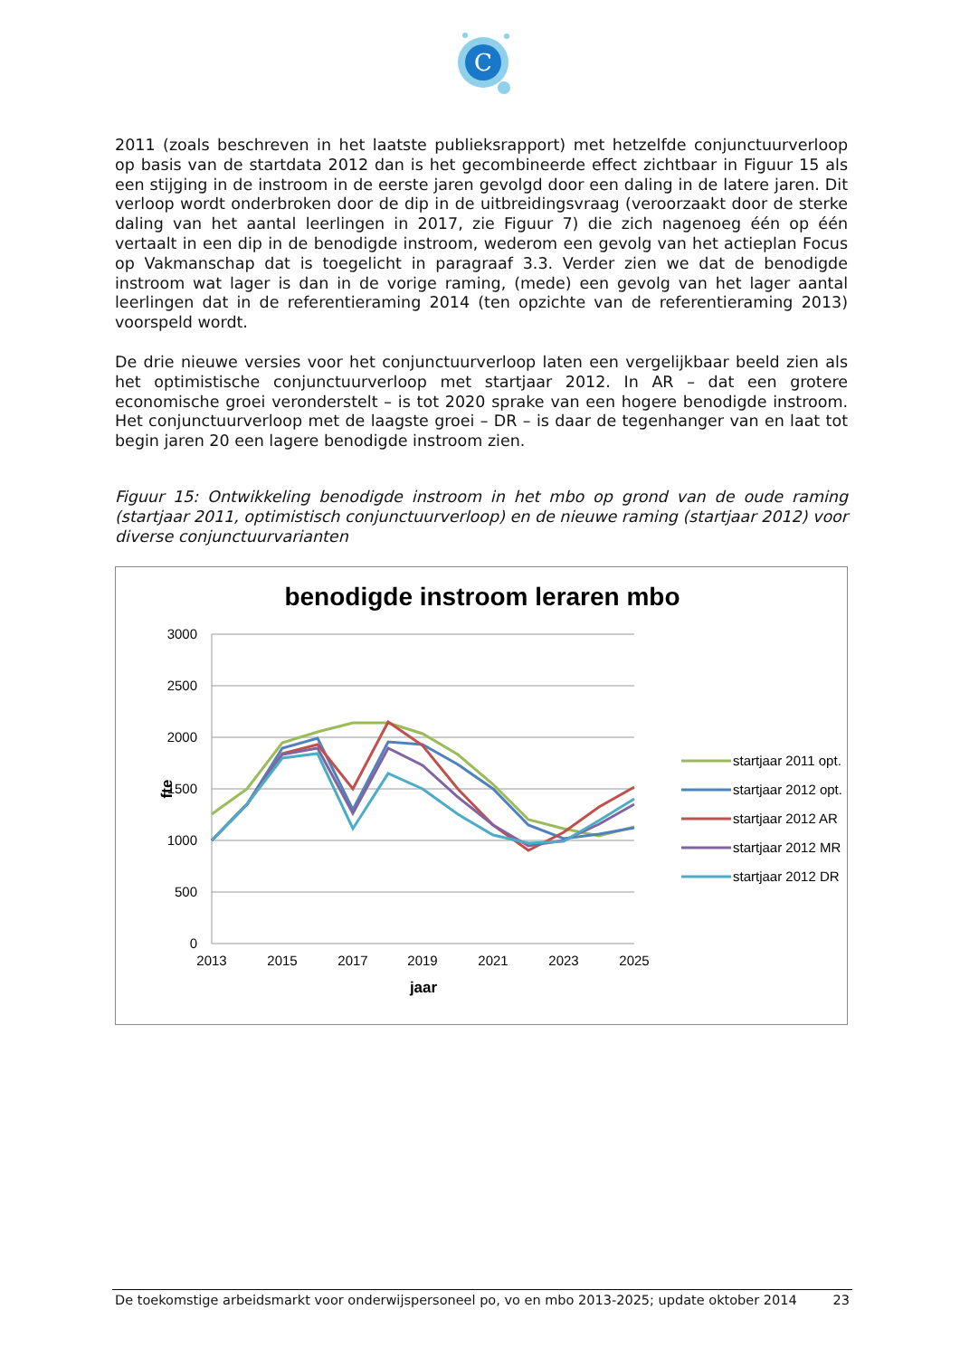C
2011 (zoals beschreven in het laatste publieksrapport) met hetzelfde conjunctuurverloop op basis van de startdata 2012 dan is het gecombineerde effect zichtbaar in Figuur 15 als een stijging in de instroom in de eerste jaren gevolgd door een daling in de latere jaren. Dit verloop wordt onderbroken door de dip in de uitbreidingsvraag (veroorzaakt door de sterke daling van het aantal leerlingen in 2017, zie Figuur 7) die zich nagenoeg één op één vertaalt in een dip in de benodigde instroom, wederom een gevolg van het actieplan Focus op Vakmanschap dat is toegelicht in paragraaf 3.3. Verder zien we dat de benodigde instroom wat lager is dan in de vorige raming, (mede) een gevolg van het lager aantal leerlingen dat in de referentieraming 2014 (ten opzichte van de referentieraming 2013) voorspeld wordt.
De drie nieuwe versies voor het conjunctuurverloop laten een vergelijkbaar beeld zien als het optimistische conjunctuurverloop met startjaar 2012. In AR – dat een grotere economische groei veronderstelt – is tot 2020 sprake van een hogere benodigde instroom. Het conjunctuurverloop met de laagste groei – DR – is daar de tegenhanger van en laat tot begin jaren 20 een lagere benodigde instroom zien.
Figuur 15: Ontwikkeling benodigde instroom in het mbo op grond van de oude raming (startjaar 2011, optimistisch conjunctuurverloop) en de nieuwe raming (startjaar 2012) voor diverse conjunctuurvarianten
benodigde instroom leraren mbo
3000
2500
2000
1500
1000
500
0
2013
2015
2017
2019
2021
2023
2025
jaar
fte
startjaar 2011 opt.
startjaar 2012 opt.
startjaar 2012 AR
startjaar 2012 MR
startjaar 2012 DR
De toekomstige arbeidsmarkt voor onderwijspersoneel po, vo en mbo 2013-2025; update oktober 2014 23